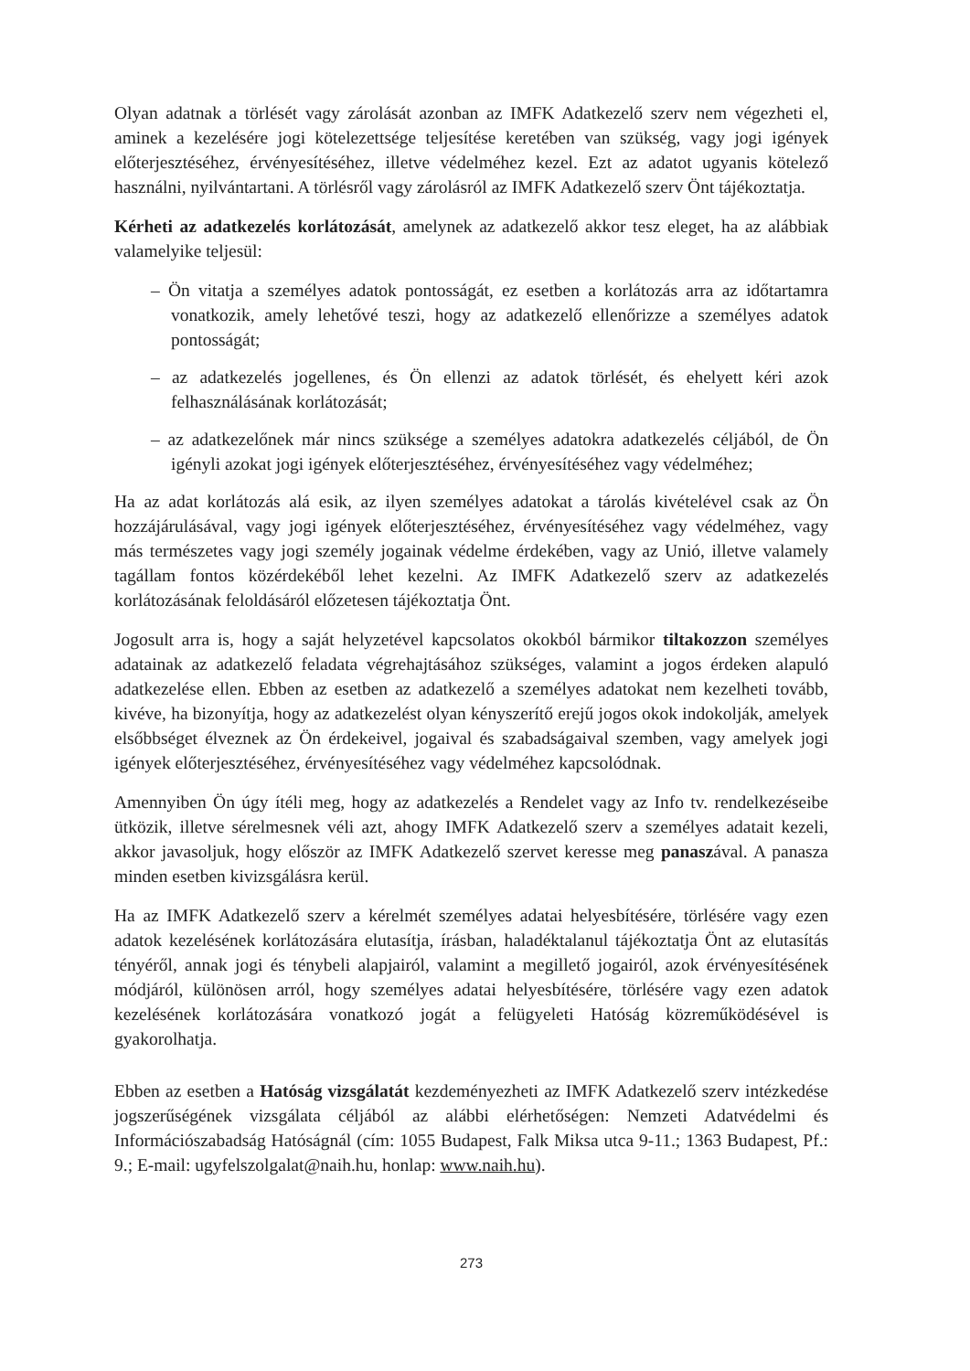Olyan adatnak a törlését vagy zárolását azonban az IMFK Adatkezelő szerv nem végezheti el, aminek a kezelésére jogi kötelezettsége teljesítése keretében van szükség, vagy jogi igények előterjesztéséhez, érvényesítéséhez, illetve védelméhez kezel. Ezt az adatot ugyanis kötelező használni, nyilvántartani. A törlésről vagy zárolásról az IMFK Adatkezelő szerv Önt tájékoztatja.
Kérheti az adatkezelés korlátozását, amelynek az adatkezelő akkor tesz eleget, ha az alábbiak valamelyike teljesül:
– Ön vitatja a személyes adatok pontosságát, ez esetben a korlátozás arra az időtartamra vonatkozik, amely lehetővé teszi, hogy az adatkezelő ellenőrizze a személyes adatok pontosságát;
– az adatkezelés jogellenes, és Ön ellenzi az adatok törlését, és ehelyett kéri azok felhasználásának korlátozását;
– az adatkezelőnek már nincs szüksége a személyes adatokra adatkezelés céljából, de Ön igényli azokat jogi igények előterjesztéséhez, érvényesítéséhez vagy védelméhez;
Ha az adat korlátozás alá esik, az ilyen személyes adatokat a tárolás kivételével csak az Ön hozzájárulásával, vagy jogi igények előterjesztéséhez, érvényesítéséhez vagy védelméhez, vagy más természetes vagy jogi személy jogainak védelme érdekében, vagy az Unió, illetve valamely tagállam fontos közérdekéből lehet kezelni. Az IMFK Adatkezelő szerv az adatkezelés korlátozásának feloldásáról előzetesen tájékoztatja Önt.
Jogosult arra is, hogy a saját helyzetével kapcsolatos okokból bármikor tiltakozzon személyes adatainak az adatkezelő feladata végrehajtásához szükséges, valamint a jogos érdeken alapuló adatkezelése ellen. Ebben az esetben az adatkezelő a személyes adatokat nem kezelheti tovább, kivéve, ha bizonyítja, hogy az adatkezelést olyan kényszerítő erejű jogos okok indokolják, amelyek elsőbbséget élveznek az Ön érdekeivel, jogaival és szabadságaival szemben, vagy amelyek jogi igények előterjesztéséhez, érvényesítéséhez vagy védelméhez kapcsolódnak.
Amennyiben Ön úgy ítéli meg, hogy az adatkezelés a Rendelet vagy az Info tv. rendelkezéseibe ütközik, illetve sérelmesnek véli azt, ahogy IMFK Adatkezelő szerv a személyes adatait kezeli, akkor javasoljuk, hogy először az IMFK Adatkezelő szervet keresse meg panaszával. A panasza minden esetben kivizsgálásra kerül.
Ha az IMFK Adatkezelő szerv a kérelmét személyes adatai helyesbítésére, törlésére vagy ezen adatok kezelésének korlátozására elutasítja, írásban, haladéktalanul tájékoztatja Önt az elutasítás tényéről, annak jogi és ténybeli alapjairól, valamint a megillető jogairól, azok érvényesítésének módjáról, különösen arról, hogy személyes adatai helyesbítésére, törlésére vagy ezen adatok kezelésének korlátozására vonatkozó jogát a felügyeleti Hatóság közreműködésével is gyakorolhatja.
Ebben az esetben a Hatóság vizsgálatát kezdeményezheti az IMFK Adatkezelő szerv intézkedése jogszerűségének vizsgálata céljából az alábbi elérhetőségen: Nemzeti Adatvédelmi és Információszabadság Hatóságnál (cím: 1055 Budapest, Falk Miksa utca 9-11.; 1363 Budapest, Pf.: 9.; E-mail: ugyfelszolgalat@naih.hu, honlap: www.naih.hu).
273